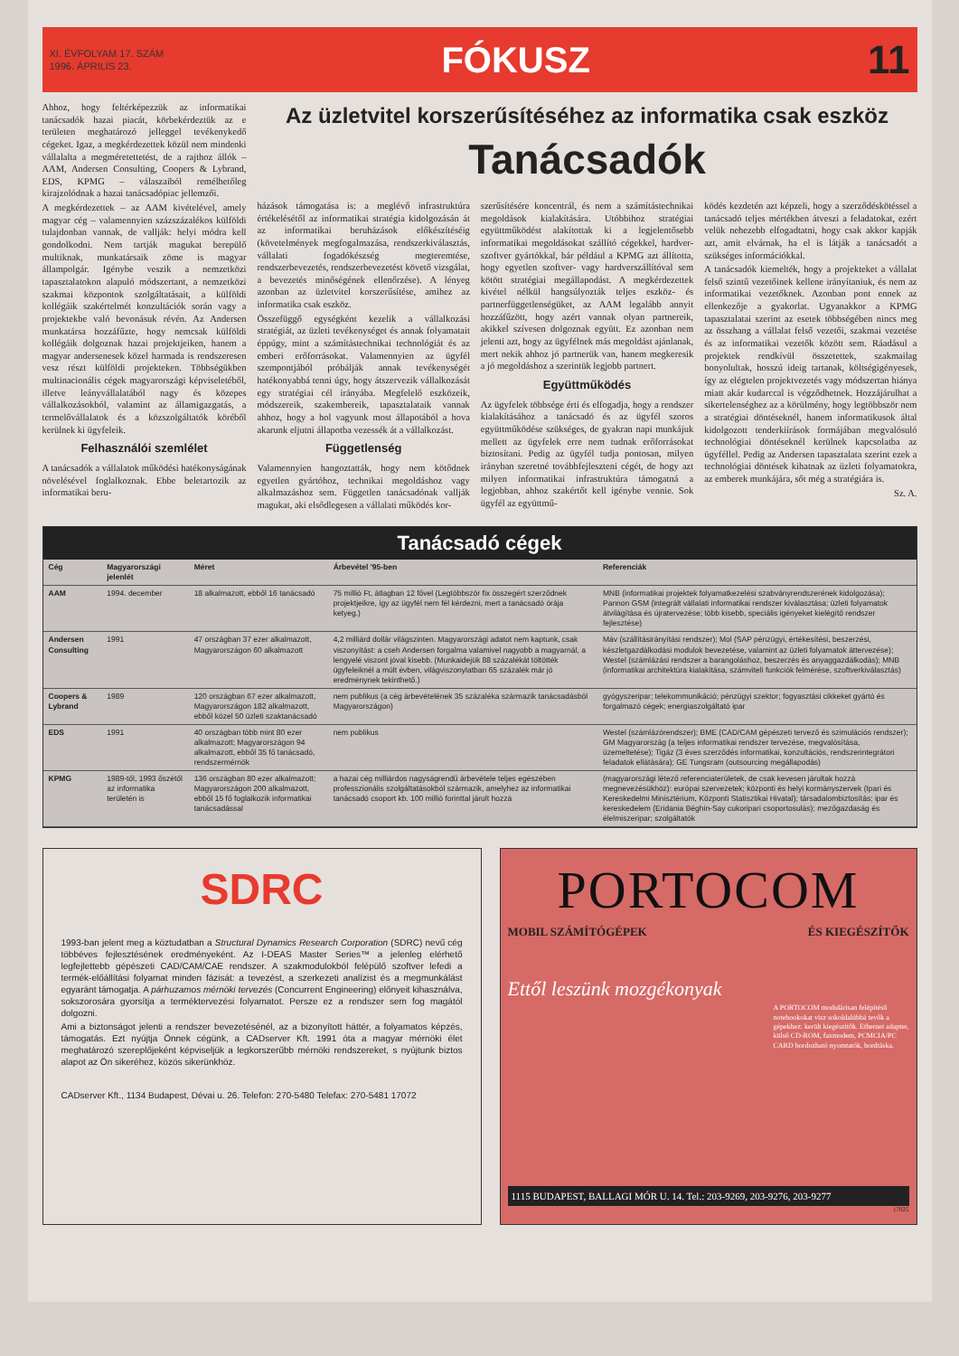XI. ÉVFOLYAM 17. SZÁM
1996. ÁPRILIS 23.
FÓKUSZ 11
Ahhoz, hogy feltérképezzük az informatikai tanácsadók hazai piacát, körbekérdeztük az e területen meghatározó jelleggel tevékenykedő cégeket. Igaz, a megkérdezettek közül nem mindenki vállalalta a megméretettetést, de a rajthoz állók – AAM, Andersen Consulting, Coopers & Lybrand, EDS, KPMG – válaszaiból remélhetőleg kirajzolódnak a hazai tanácsadópiac jellemzői.
A megkérdezettek – az AAM kivételével, amely magyar cég – valamennyien százszázalékos külföldi tulajdonban vannak, de vallják: helyi módra kell gondolkodni. Nem tartják magukat berepülő multiknak, munkatársaik zöme is magyar állampolgár. Igénybe veszik a nemzetközi tapasztalatokon alapuló módszertant, a nemzetközi szakmai központok szolgáltatásait, a külföldi kollégáik szakértelmét konzultációk során vagy a projektekbe való bevonásuk révén. Az Andersen munkatársa hozzáfűzte, hogy nemcsak külföldi kollégáik dolgoznak hazai projektjeiken, hanem a magyar andersenesek közel harmada is rendszeresen vesz részt külföldi projekteken. Többségükben multinacionális cégek magyarországi képviseletéből, illetve leányvállalatából nagy és közepes vállalkozásokból, valamint az államigazgatás, a termelővállalatok és a közszolgáltatók köréből kerülnek ki ügyfeleik.
Felhasználói szemlélet
A tanácsadók a vállalatok működési hatékonyságának növelésével foglalkoznak. Ebbe beletartozik az informatikai beru-
Az üzletvitel korszerűsítéséhez az informatika csak eszköz
Tanácsadók
házások támogatása is: a meglévő infrastruktúra értékelésétől az informatikai stratégia kidolgozásán át az informatikai beruházások előkészítéséig (követelmények megfogalmazása, rendszerkiválasztás, vállalati fogadókészség megteremtése, rendszerbevezetés, rendszerbevezetést követő vizsgálat, a bevezetés minőségének ellenőrzése). A lényeg azonban az üzletvitel korszerűsítése, amihez az informatika csak eszköz.
Összefüggő egységként kezelik a vállalkozási stratégiát, az üzleti tevékenységet és annak folyamatait éppúgy, mint a számítástechnikai technológiát és az emberi erőforrásokat. Valamennyien az ügyfél szempontjából próbálják annak tevékenységét hatékonyabbá tenni úgy, hogy átszervezik vállalkozását egy stratégiai cél irányába. Megfelelő eszközeik, módszereik, szakembereik, tapasztalataik vannak ahhoz, hogy a hol vagyunk most állapotából a hova akarunk eljutni állapotba vezessék át a vállalkozást.
Függetlenség
Valamennyien hangoztatták, hogy nem kötődnek egyetlen gyártóhoz, technikai megoldáshoz vagy alkalmazáshoz sem. Független tanácsadónak vallják magukat, aki elsődlegesen a vállalati működés kor-
szerűsítésére koncentrál, és nem a számítástechnikai megoldások kialakítására. Utóbbihoz stratégiai együttműködést alakítottak ki a legjelentősebb informatikai megoldásokat szállító cégekkel, hardver-szoftver gyártókkal, bár például a KPMG azt állította, hogy egyetlen szoftver- vagy hardverszállítóval sem kötött stratégiai megállapodást. A megkérdezettek kivétel nélkül hangsúlyozták teljes eszköz- és partnerfüggetlenségüket, az AAM legalább annyit hozzáfűzött, hogy azért vannak olyan partnereik, akikkel szívesen dolgoznak együtt. Ez azonban nem jelenti azt, hogy az ügyfélnek más megoldást ajánlanak, mert nekik ahhoz jó partnerük van, hanem megkeresik a jó megoldáshoz a szerintük legjobb partnert.
Együttműködés
Az ügyfelek többsége érti és elfogadja, hogy a rendszer kialakításához a tanácsadó és az ügyfél szoros együttműködése szükséges, de gyakran napi munkájuk mellett az ügyfelek erre nem tudnak erőforrásokat biztosítani. Pedig az ügyfél tudja pontosan, milyen irányban szeretné továbbfejleszteni cégét, de hogy azt milyen informatikai infrastruktúra támogatná a legjobban, ahhoz szakértőt kell igénybe vennie. Sok ügyfél az együttmű-
ködés kezdetén azt képzeli, hogy a szerződéskötéssel a tanácsadó teljes mértékben átveszi a feladatokat, ezért velük nehezebb elfogadtatni, hogy csak akkor kapják azt, amit elvárnak, ha el is látják a tanácsadót a szükséges információkkal.
A tanácsadók kiemelték, hogy a projekteket a vállalat felső szintű vezetőinek kellene irányítaniuk, és nem az informatikai vezetőknek. Azonban pont ennek az ellenkezője a gyakorlat. Ugyanakkor a KPMG tapasztalatai szerint az esetek többségében nincs meg az összhang a vállalat felső vezetői, szakmai vezetése és az informatikai vezetők között sem. Ráadásul a projektek rendkívül összetettek, szakmailag bonyolultak, hosszú ideig tartanak, költségigényesek, így az elégtelen projektvezetés vagy módszertan hiánya miatt akár kudarccal is végződhetnek. Hozzájárulhat a sikertelenséghez az a körülmény, hogy legtöbbször nem a stratégiai döntéseknél, hanem informatikusok által kidolgozott tenderkiírások formájában megvalósuló technológiai döntéseknél kerülnek kapcsolatba az ügyféllel. Pedig az Andersen tapasztalata szerint ezek a technológiai döntések kihatnak az üzleti folyamatokra, az emberek munkájára, sőt még a stratégiára is.
Sz. A.
Tanácsadó cégek
| Cég | Magyarországi jelenlét | Méret | Árbevétel '95-ben | Referenciák |
| --- | --- | --- | --- | --- |
| AAM | 1994. december | 18 alkalmazott, ebből 16 tanácsadó | 75 millió Ft, átlagban 12 fővel (Legtöbbször fix összegért szerződnek projektjeikre, így az ügyfél nem fél kérdezni, mert a tanácsadó órája ketyeg.) | MNB (informatikai projektek folyamatkezelési szabványrendszerének kidolgozása); Pannon GSM (integrált vállalati informatikai rendszer kiválasztása; üzleti folyamatok átvilágítása és újratervezése; több kisebb, speciális igényeket kielégítő rendszer fejlesztése) |
| Andersen Consulting | 1991 | 47 országban 37 ezer alkalmazott, Magyarországon 60 alkalmazott | 4,2 milliárd dollár világszinten. Magyarországi adatot nem kaptunk, csak viszonyítást: a cseh Andersen forgalma valamivel nagyobb a magyarnál, a lengyelé viszont jóval kisebb. (Munkaidejük 88 százalékát töltötték ügyfeleiknél a múlt évben, világviszonylatban 65 százalék már jó eredménynek tekinthető.) | Máv (szállításirányítási rendszer); Mol (SAP pénzügyi, értékesítési, beszerzési, készletgazdálkodási modulok bevezetése, valamint az üzleti folyamatok áttervezése); Westel (számlázási rendszer a barangoláshoz, beszerzés és anyaggazdálkodás); MNB (informatikai architektúra kialakítása, számviteli funkciók felmérése, szoftverkiválasztás) |
| Coopers & Lybrand | 1989 | 120 országban 67 ezer alkalmazott, Magyarországon 182 alkalmazott, ebből közel 50 üzleti szaktanácsadó | nem publikus (a cég árbevételének 35 százaléka származik tanácsadásból Magyarországon) | gyógyszeripar; telekommunikáció; pénzügyi szektor; fogyasztási cikkeket gyártó és forgalmazó cégek; energiaszolgáltató ipar |
| EDS | 1991 | 40 országban több mint 80 ezer alkalmazott; Magyarországon 94 alkalmazott, ebből 35 fő tanácsadó, rendszermérnök | nem publikus | Westel (számlázórendszer); BME (CAD/CAM gépészeti tervező és szimulációs rendszer); GM Magyarország (a teljes informatikai rendszer tervezése, megvalósítása, üzemeltetése); Tigáz (3 éves szerződés informatikai, konzultációs, rendszerintegrátori feladatok ellátására); GE Tungsram (outsourcing megállapodás) |
| KPMG | 1989-től, 1993 őszétől az informatika területén is | 136 országban 80 ezer alkalmazott; Magyarországon 200 alkalmazott, ebből 15 fő foglalkozik informatikai tanácsadással | a hazai cég milliárdos nagyságrendű árbevétele teljes egészében professzionális szolgáltatásokból származik, amelyhez az informatikai tanácsadó csoport kb. 100 millió forinttal járult hozzá | (magyarországi létező referenciaterületek, de csak kevesen járultak hozzá megnevezésükhöz): európai szervezetek; központi és helyi kormányszervek (Ipari és Kereskedelmi Minisztérium, Központi Statisztikai Hivatal); társadalombiztosítás; ipar és kereskedelem (Eridania Béghin-Say cukoripari csoportosulás); mezőgazdaság és élelmiszeripar; szolgáltatók |
SDRC
1993-ban jelent meg a köztudatban a Structural Dynamics Research Corporation (SDRC) nevű cég többéves fejlesztésének eredményeként. Az I-DEAS Master Series™ a jelenleg elérhető legfejlettebb gépészeti CAD/CAM/CAE rendszer. A szakmodulokból felépülő szoftver lefedi a termék-előállítási folyamat minden fázisát: a tevezést, a szerkezeti analízist és a megmunkálást egyaránt támogatja. A párhuzamos mérnöki tervezés (Concurrent Engineering) előnyeit kihasználva, sokszorosára gyorsítja a terméktervezési folyamatot. Persze ez a rendszer sem fog magától dolgozni.
Ami a biztonságot jelenti a rendszer bevezetésénél, az a bizonyított háttér, a folyamatos képzés, támogatás. Ezt nyújtja Önnek cégünk, a CADserver Kft. 1991 óta a magyar mérnöki élet meghatározó szereplőjeként képviseljük a legkorszerűbb mérnöki rendszereket, s nyújtunk biztos alapot az Ön sikeréhez, közös sikerünkhöz.
CADserver Kft., 1134 Budapest, Dévai u. 26. Telefon: 270-5480 Telefax: 270-5481 17072
PORTOCOM
MOBIL SZÁMÍTÓGÉPEK ÉS KIEGÉSZÍTŐK
Ettől leszünk mozgékonyak
A PORTOCOM modulárisan felépítésű notebookokat visz sokoldalúbbá tevők a gépekhez: került kiegészítők. Ethernet adapter, külső CD-ROM, faxmodem, PCMCIA/PC CARD hordozható nyomtatók, hordtáska.
1115 BUDAPEST, BALLAGI MÓR U. 14. Tel.: 203-9269, 203-9276, 203-9277
17025